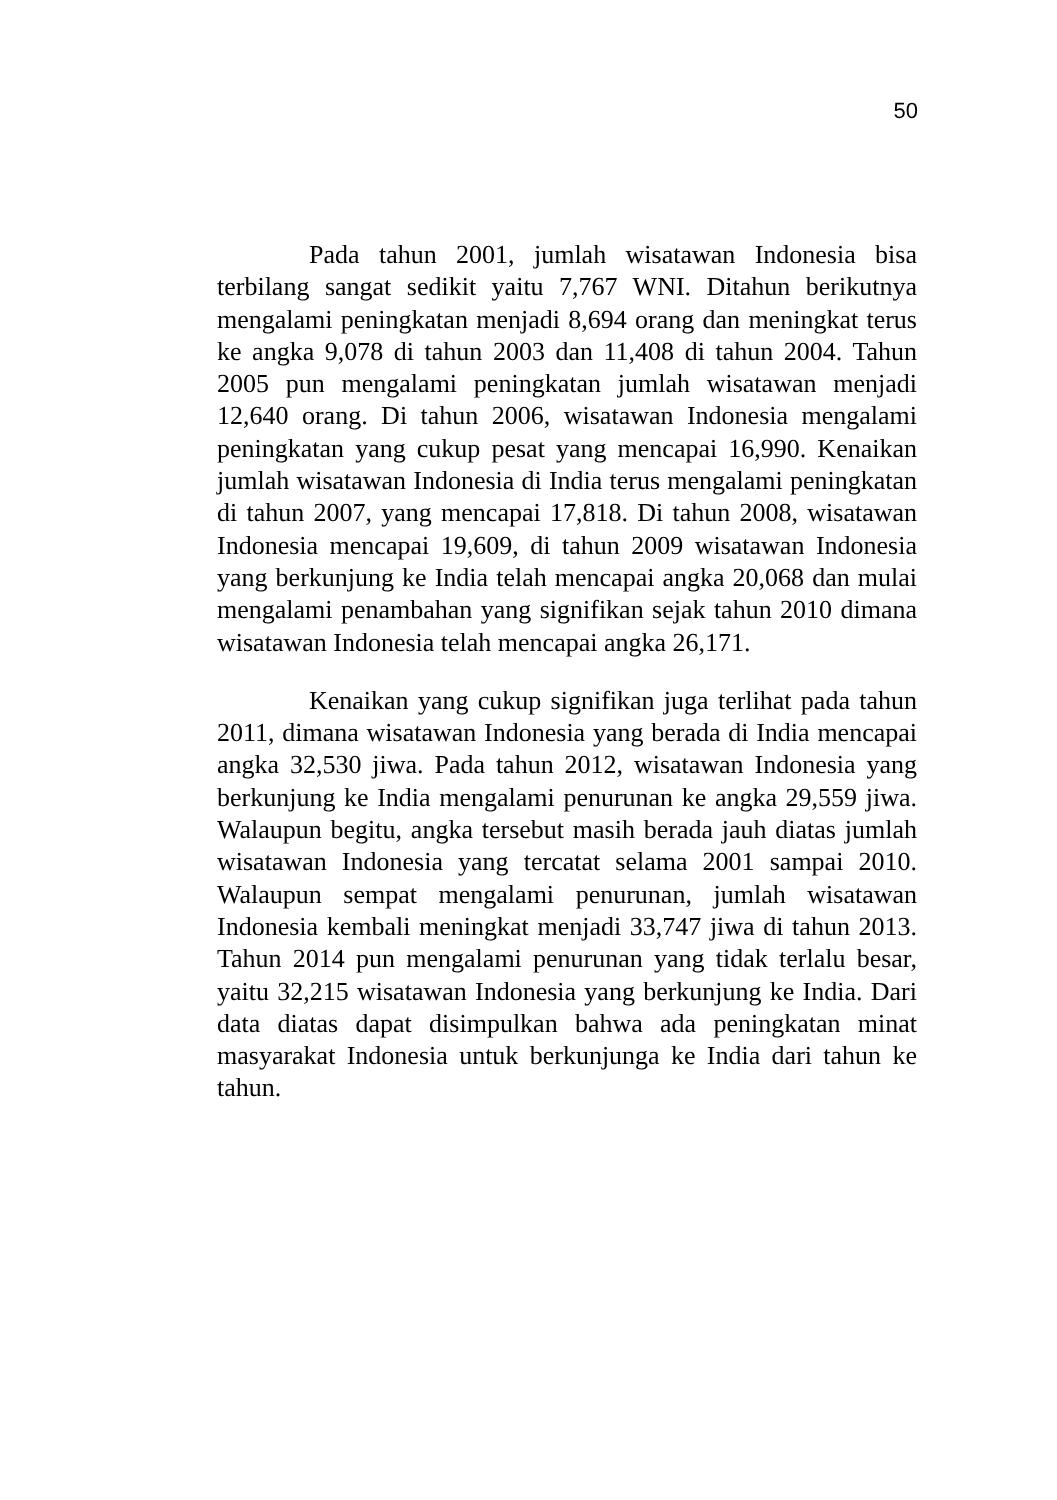50
Pada tahun 2001, jumlah wisatawan Indonesia bisa terbilang sangat sedikit yaitu 7,767 WNI. Ditahun berikutnya mengalami peningkatan menjadi 8,694 orang dan meningkat terus ke angka 9,078 di tahun 2003 dan 11,408 di tahun 2004. Tahun 2005 pun mengalami peningkatan jumlah wisatawan menjadi 12,640 orang. Di tahun 2006, wisatawan Indonesia mengalami peningkatan yang cukup pesat yang mencapai 16,990. Kenaikan jumlah wisatawan Indonesia di India terus mengalami peningkatan di tahun 2007, yang mencapai 17,818. Di tahun 2008, wisatawan Indonesia mencapai 19,609, di tahun 2009 wisatawan Indonesia yang berkunjung ke India telah mencapai angka 20,068 dan mulai mengalami penambahan yang signifikan sejak tahun 2010 dimana wisatawan Indonesia telah mencapai angka 26,171.
Kenaikan yang cukup signifikan juga terlihat pada tahun 2011, dimana wisatawan Indonesia yang berada di India mencapai angka 32,530 jiwa. Pada tahun 2012, wisatawan Indonesia yang berkunjung ke India mengalami penurunan ke angka 29,559 jiwa. Walaupun begitu, angka tersebut masih berada jauh diatas jumlah wisatawan Indonesia yang tercatat selama 2001 sampai 2010. Walaupun sempat mengalami penurunan, jumlah wisatawan Indonesia kembali meningkat menjadi 33,747 jiwa di tahun 2013. Tahun 2014 pun mengalami penurunan yang tidak terlalu besar, yaitu 32,215 wisatawan Indonesia yang berkunjung ke India. Dari data diatas dapat disimpulkan bahwa ada peningkatan minat masyarakat Indonesia untuk berkunjunga ke India dari tahun ke tahun.